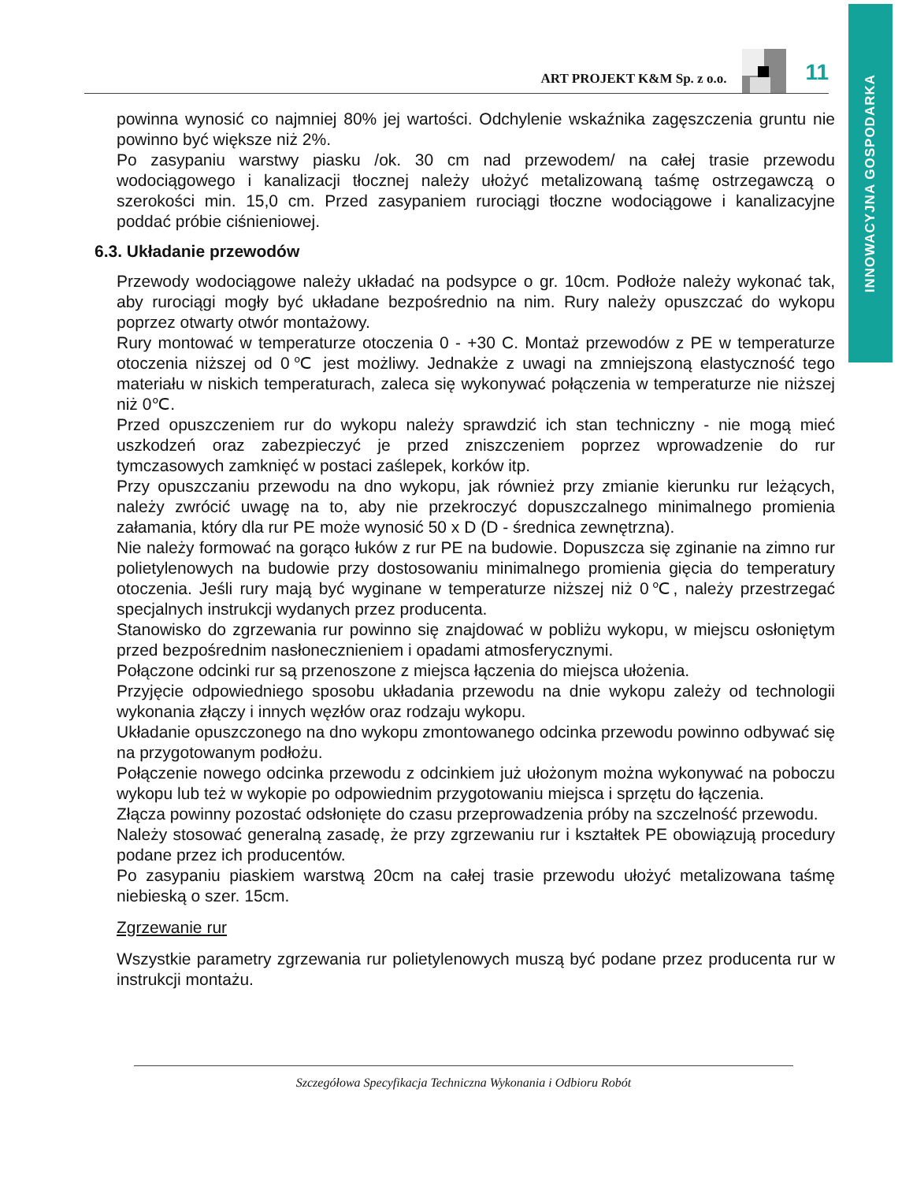INNOWACYJNA GOSPODARKA
ART PROJEKT K&M Sp. z o.o.
11
powinna wynosić co najmniej 80% jej wartości. Odchylenie wskaźnika zagęszczenia gruntu nie powinno być większe niż 2%.
Po zasypaniu warstwy piasku /ok. 30 cm nad przewodem/ na całej trasie przewodu wodociągowego i kanalizacji tłocznej należy ułożyć metalizowaną taśmę ostrzegawczą o szerokości min. 15,0 cm. Przed zasypaniem rurociągi tłoczne wodociągowe i kanalizacyjne poddać próbie ciśnieniowej.
6.3. Układanie przewodów
Przewody wodociągowe należy układać na podsypce o gr. 10cm. Podłoże należy wykonać tak, aby rurociągi mogły być układane bezpośrednio na nim. Rury należy opuszczać do wykopu poprzez otwarty otwór montażowy.
Rury montować w temperaturze otoczenia 0 - +30 C. Montaż przewodów z PE w temperaturze otoczenia niższej od 0℃ jest możliwy. Jednakże z uwagi na zmniejszoną elastyczność tego materiału w niskich temperaturach, zaleca się wykonywać połączenia w temperaturze nie niższej niż 0℃.
Przed opuszczeniem rur do wykopu należy sprawdzić ich stan techniczny - nie mogą mieć uszkodzeń oraz zabezpieczyć je przed zniszczeniem poprzez wprowadzenie do rur tymczasowych zamknięć w postaci zaślepek, korków itp.
Przy opuszczaniu przewodu na dno wykopu, jak również przy zmianie kierunku rur leżących, należy zwrócić uwagę na to, aby nie przekroczyć dopuszczalnego minimalnego promienia załamania, który dla rur PE może wynosić 50 x D (D - średnica zewnętrzna).
Nie należy formować na gorąco łuków z rur PE na budowie. Dopuszcza się zginanie na zimno rur polietylenowych na budowie przy dostosowaniu minimalnego promienia gięcia do temperatury otoczenia. Jeśli rury mają być wyginane w temperaturze niższej niż 0℃, należy przestrzegać specjalnych instrukcji wydanych przez producenta.
Stanowisko do zgrzewania rur powinno się znajdować w pobliżu wykopu, w miejscu osłoniętym przed bezpośrednim nasłonecznieniem i opadami atmosferycznymi.
Połączone odcinki rur są przenoszone z miejsca łączenia do miejsca ułożenia.
Przyjęcie odpowiedniego sposobu układania przewodu na dnie wykopu zależy od technologii wykonania złączy i innych węzłów oraz rodzaju wykopu.
Układanie opuszczonego na dno wykopu zmontowanego odcinka przewodu powinno odbywać się na przygotowanym podłożu.
Połączenie nowego odcinka przewodu z odcinkiem już ułożonym można wykonywać na poboczu wykopu lub też w wykopie po odpowiednim przygotowaniu miejsca i sprzętu do łączenia.
Złącza powinny pozostać odsłonięte do czasu przeprowadzenia próby na szczelność przewodu.
Należy stosować generalną zasadę, że przy zgrzewaniu rur i kształtek PE obowiązują procedury podane przez ich producentów.
Po zasypaniu piaskiem warstwą 20cm na całej trasie przewodu ułożyć metalizowana taśmę niebieską o szer. 15cm.
Zgrzewanie rur
Wszystkie parametry zgrzewania rur polietylenowych muszą być podane przez producenta rur w instrukcji montażu.
Szczegółowa Specyfikacja Techniczna Wykonania i Odbioru Robót